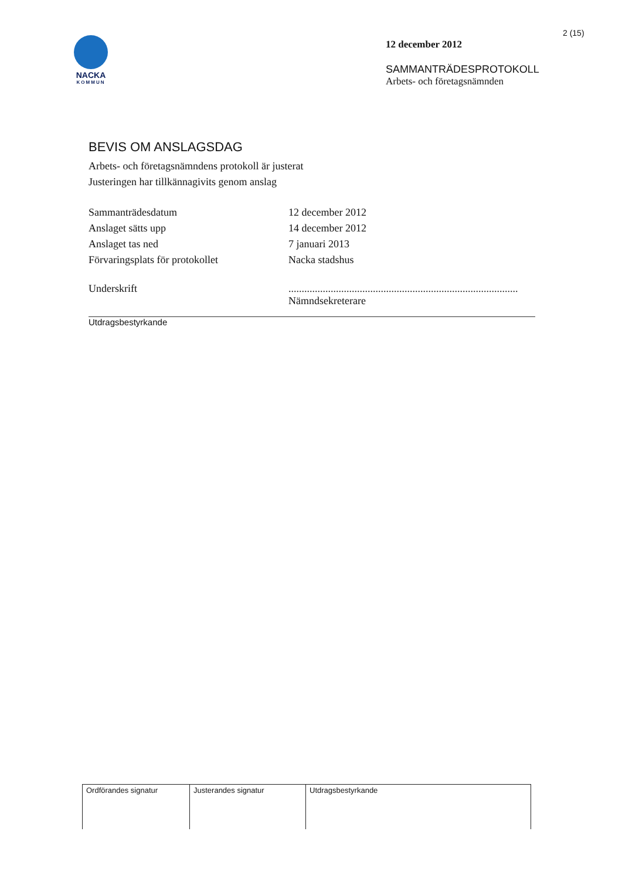2 (15)
NACKA
KOMMUN
12 december 2012
SAMMANTRÄDESPROTOKOLL
Arbets- och företagsnämnden
BEVIS OM ANSLAGSDAG
Arbets- och företagsnämndens protokoll är justerat
Justeringen har tillkännagivits genom anslag
| Sammanträdesdatum | 12 december 2012 |
| Anslaget sätts upp | 14 december 2012 |
| Anslaget tas ned | 7 januari 2013 |
| Förvaringsplats för protokollet | Nacka stadshus |
| Underskrift | ....................................................................................... Nämndsekreterare |
Utdragsbestyrkande
| Ordförandes signatur | Justerandes signatur | Utdragsbestyrkande |